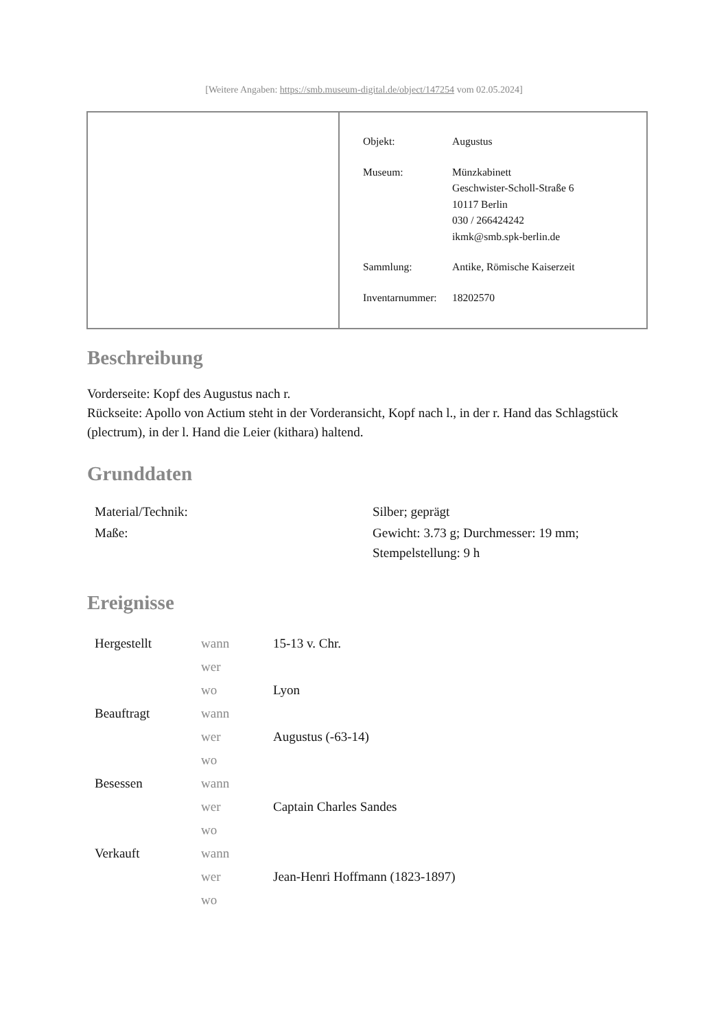[Weitere Angaben: https://smb.museum-digital.de/object/147254 vom 02.05.2024]
| Objekt: | Augustus |
| Museum: | Münzkabinett Geschwister-Scholl-Straße 6 10117 Berlin 030 / 266424242 ikmk@smb.spk-berlin.de |
| Sammlung: | Antike, Römische Kaiserzeit |
| Inventarnummer: | 18202570 |
Beschreibung
Vorderseite: Kopf des Augustus nach r.
Rückseite: Apollo von Actium steht in der Vorderansicht, Kopf nach l., in der r. Hand das Schlagstück (plectrum), in der l. Hand die Leier (kithara) haltend.
Grunddaten
| Material/Technik: | Silber; geprägt |
| Maße: | Gewicht: 3.73 g; Durchmesser: 19 mm; Stempelstellung: 9 h |
Ereignisse
| Hergestellt | wann | 15-13 v. Chr. |
| | wer | |
| | wo | Lyon |
| Beauftragt | wann | |
| | wer | Augustus (-63-14) |
| | wo | |
| Besessen | wann | |
| | wer | Captain Charles Sandes |
| | wo | |
| Verkauft | wann | |
| | wer | Jean-Henri Hoffmann (1823-1897) |
| | wo | |